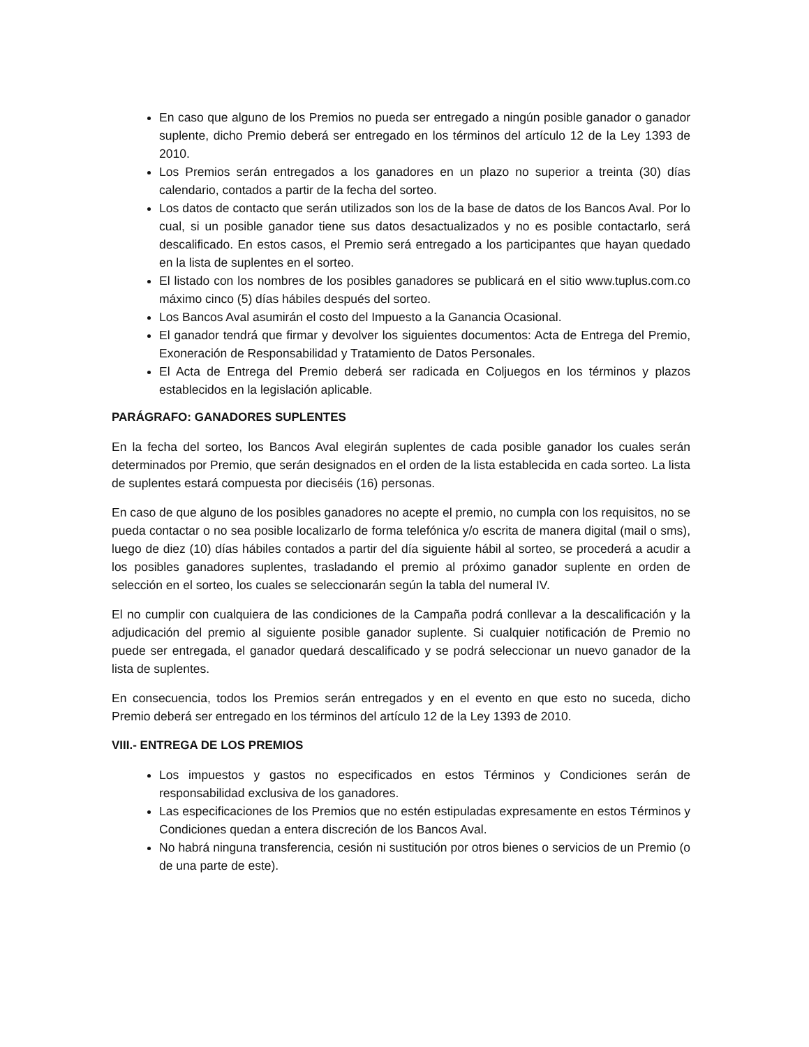En caso que alguno de los Premios no pueda ser entregado a ningún posible ganador o ganador suplente, dicho Premio deberá ser entregado en los términos del artículo 12 de la Ley 1393 de 2010.
Los Premios serán entregados a los ganadores en un plazo no superior a treinta (30) días calendario, contados a partir de la fecha del sorteo.
Los datos de contacto que serán utilizados son los de la base de datos de los Bancos Aval. Por lo cual, si un posible ganador tiene sus datos desactualizados y no es posible contactarlo, será descalificado. En estos casos, el Premio será entregado a los participantes que hayan quedado en la lista de suplentes en el sorteo.
El listado con los nombres de los posibles ganadores se publicará en el sitio www.tuplus.com.co máximo cinco (5) días hábiles después del sorteo.
Los Bancos Aval asumirán el costo del Impuesto a la Ganancia Ocasional.
El ganador tendrá que firmar y devolver los siguientes documentos: Acta de Entrega del Premio, Exoneración de Responsabilidad y Tratamiento de Datos Personales.
El Acta de Entrega del Premio deberá ser radicada en Coljuegos en los términos y plazos establecidos en la legislación aplicable.
PARÁGRAFO: GANADORES SUPLENTES
En la fecha del sorteo, los Bancos Aval elegirán suplentes de cada posible ganador los cuales serán determinados por Premio, que serán designados en el orden de la lista establecida en cada sorteo. La lista de suplentes estará compuesta por dieciséis (16) personas.
En caso de que alguno de los posibles ganadores no acepte el premio, no cumpla con los requisitos, no se pueda contactar o no sea posible localizarlo de forma telefónica y/o escrita de manera digital (mail o sms), luego de diez (10) días hábiles contados a partir del día siguiente hábil al sorteo, se procederá a acudir a los posibles ganadores suplentes, trasladando el premio al próximo ganador suplente en orden de selección en el sorteo, los cuales se seleccionarán según la tabla del numeral IV.
El no cumplir con cualquiera de las condiciones de la Campaña podrá conllevar a la descalificación y la adjudicación del premio al siguiente posible ganador suplente. Si cualquier notificación de Premio no puede ser entregada, el ganador quedará descalificado y se podrá seleccionar un nuevo ganador de la lista de suplentes.
En consecuencia, todos los Premios serán entregados y en el evento en que esto no suceda, dicho Premio deberá ser entregado en los términos del artículo 12 de la Ley 1393 de 2010.
VIII.- ENTREGA DE LOS PREMIOS
Los impuestos y gastos no especificados en estos Términos y Condiciones serán de responsabilidad exclusiva de los ganadores.
Las especificaciones de los Premios que no estén estipuladas expresamente en estos Términos y Condiciones quedan a entera discreción de los Bancos Aval.
No habrá ninguna transferencia, cesión ni sustitución por otros bienes o servicios de un Premio (o de una parte de este).